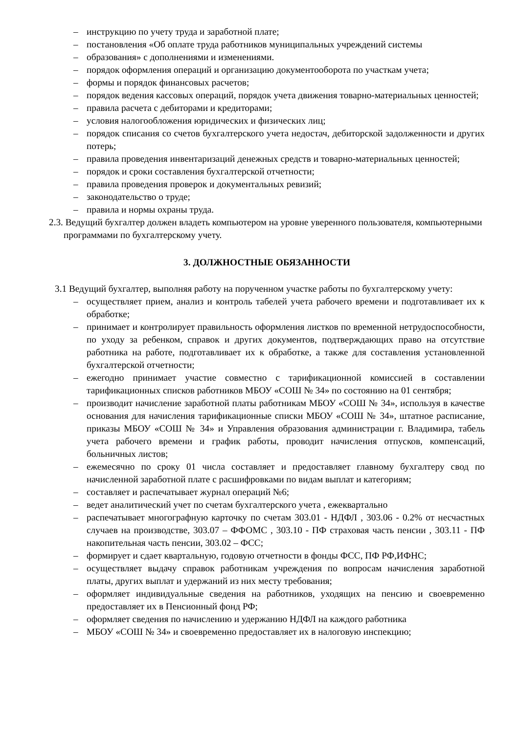– инструкцию по учету труда и заработной плате;
– постановления «Об оплате труда работников муниципальных учреждений системы
– образования» с дополнениями и изменениями.
– порядок оформления операций и организацию документооборота по участкам учета;
– формы и порядок финансовых расчетов;
– порядок ведения кассовых операций, порядок учета движения товарно-материальных ценностей;
– правила расчета с дебиторами и кредиторами;
– условия налогообложения юридических и физических лиц;
– порядок списания со счетов бухгалтерского учета недостач, дебиторской задолженности и других потерь;
– правила проведения инвентаризаций денежных средств и товарно-материальных ценностей;
– порядок и сроки составления бухгалтерской отчетности;
– правила проведения проверок и документальных ревизий;
– законодательство о труде;
– правила и нормы охраны труда.
2.3. Ведущий бухгалтер должен владеть компьютером на уровне уверенного пользователя, компьютерными программами по бухгалтерскому учету.
3. ДОЛЖНОСТНЫЕ ОБЯЗАННОСТИ
3.1 Ведущий бухгалтер, выполняя работу на порученном участке работы по бухгалтерскому учету:
– осуществляет прием, анализ и контроль табелей учета рабочего времени и подготавливает их к обработке;
– принимает и контролирует правильность оформления листков по временной нетрудоспособности, по уходу за ребенком, справок и других документов, подтверждающих право на отсутствие работника на работе, подготавливает их к обработке, а также для составления установленной бухгалтерской отчетности;
– ежегодно принимает участие совместно с тарификационной комиссией в составлении тарификационных списков работников МБОУ «СОШ № 34» по состоянию на 01 сентября;
– производит начисление заработной платы работникам МБОУ «СОШ № 34», используя в качестве основания для начисления тарификационные списки МБОУ «СОШ № 34», штатное расписание, приказы МБОУ «СОШ № 34» и Управления образования администрации г. Владимира, табель учета рабочего времени и график работы, проводит начисления отпусков, компенсаций, больничных листов;
– ежемесячно по сроку 01 числа составляет и предоставляет главному бухгалтеру свод по начисленной заработной плате с расшифровками по видам выплат и категориям;
– составляет и распечатывает журнал операций №6;
– ведет аналитический учет по счетам бухгалтерского учета , ежеквартально
– распечатывает многографную карточку по счетам 303.01 - НДФЛ , 303.06 - 0.2% от несчастных случаев на производстве, 303.07 – ФФОМС , 303.10 - ПФ страховая часть пенсии , 303.11 - ПФ накопительная часть пенсии, 303.02 – ФСС;
– формирует и сдает квартальную, годовую отчетности в фонды ФСС, ПФ РФ,ИФНС;
– осуществляет выдачу справок работникам учреждения по вопросам начисления заработной платы, других выплат и удержаний из них месту требования;
– оформляет индивидуальные сведения на работников, уходящих на пенсию и своевременно предоставляет их в Пенсионный фонд РФ;
– оформляет сведения по начислению и удержанию НДФЛ на каждого работника
– МБОУ «СОШ № 34» и своевременно предоставляет их в налоговую инспекцию;